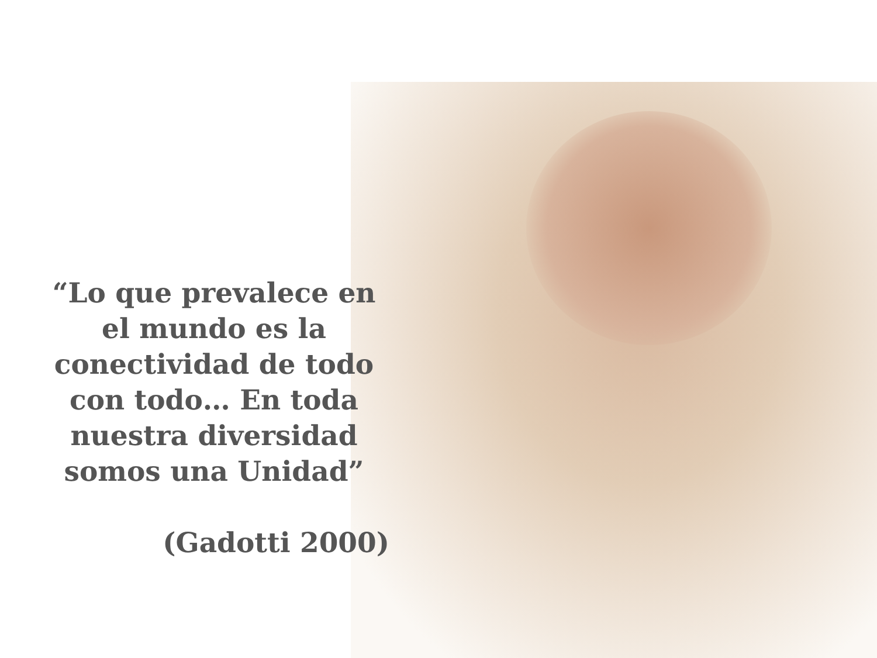“Lo que prevalece en el mundo es la conectividad de todo con todo… En toda nuestra diversidad somos una Unidad”
(Gadotti 2000)